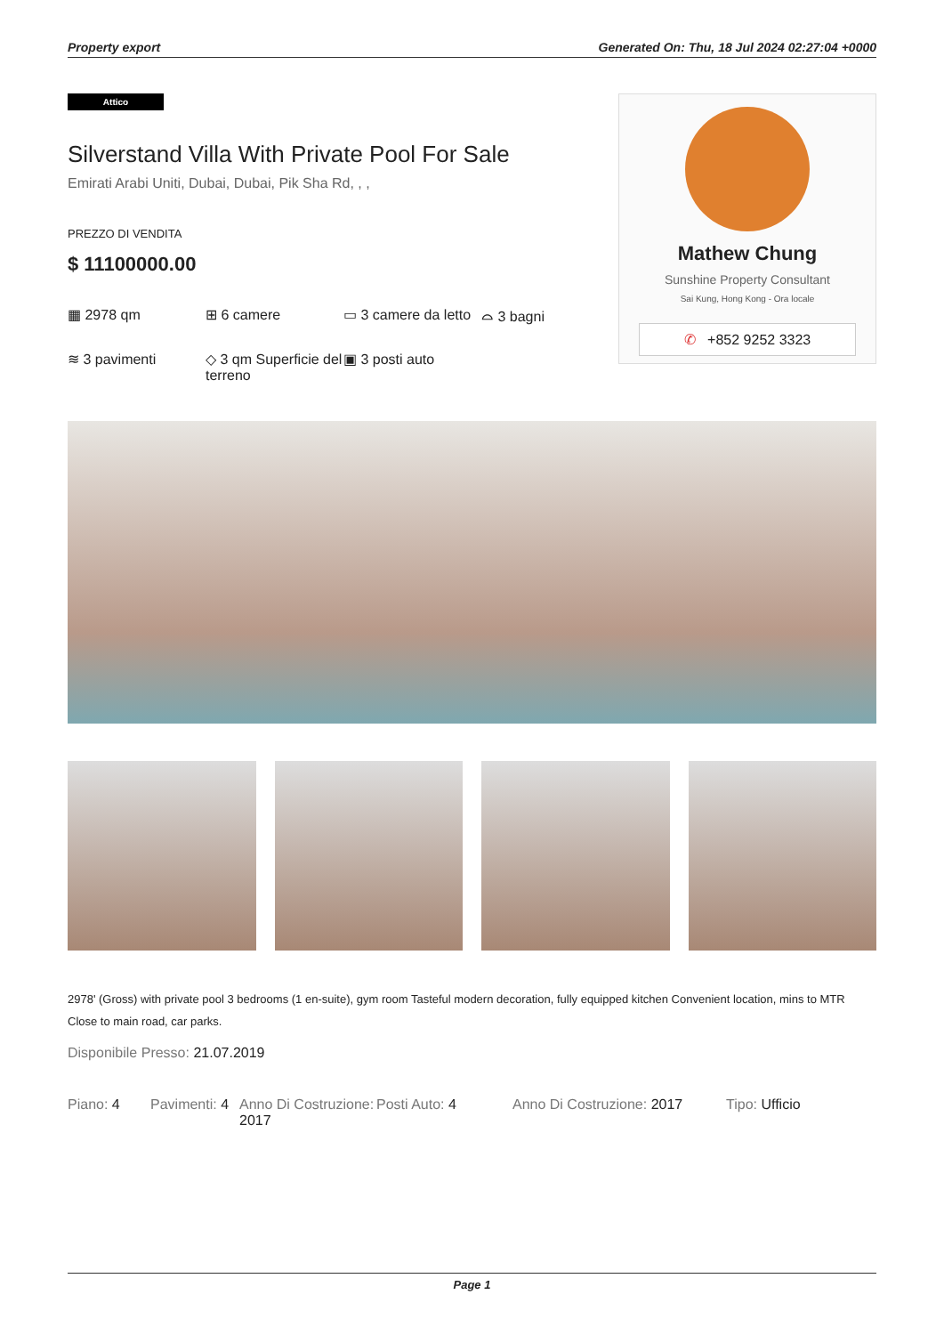Property export Generated On: Thu, 18 Jul 2024 02:27:04 +0000
Attico
Silverstand Villa With Private Pool For Sale
Emirati Arabi Uniti, Dubai, Dubai, Pik Sha Rd, , ,
PREZZO DI VENDITA
$ 11100000.00
▦ 2978 qm
⊞ 6 camere
▭ 3 camere da letto
⌓ 3 bagni
≋ 3 pavimenti
◇ 3 qm Superficie del terreno
▣ 3 posti auto
Mathew Chung
Sunshine Property Consultant
Sai Kung, Hong Kong - Ora locale
✆ +852 9252 3323
2978' (Gross) with private pool 3 bedrooms (1 en-suite), gym room Tasteful modern decoration, fully equipped kitchen Convenient location, mins to MTR Close to main road, car parks.
Disponibile Presso: 21.07.2019
Piano: 4 Pavimenti: 4
Anno Di Costruzione: 2017
Posti Auto: 4 Anno Di Costruzione: 2017 Tipo: Ufficio
Page 1